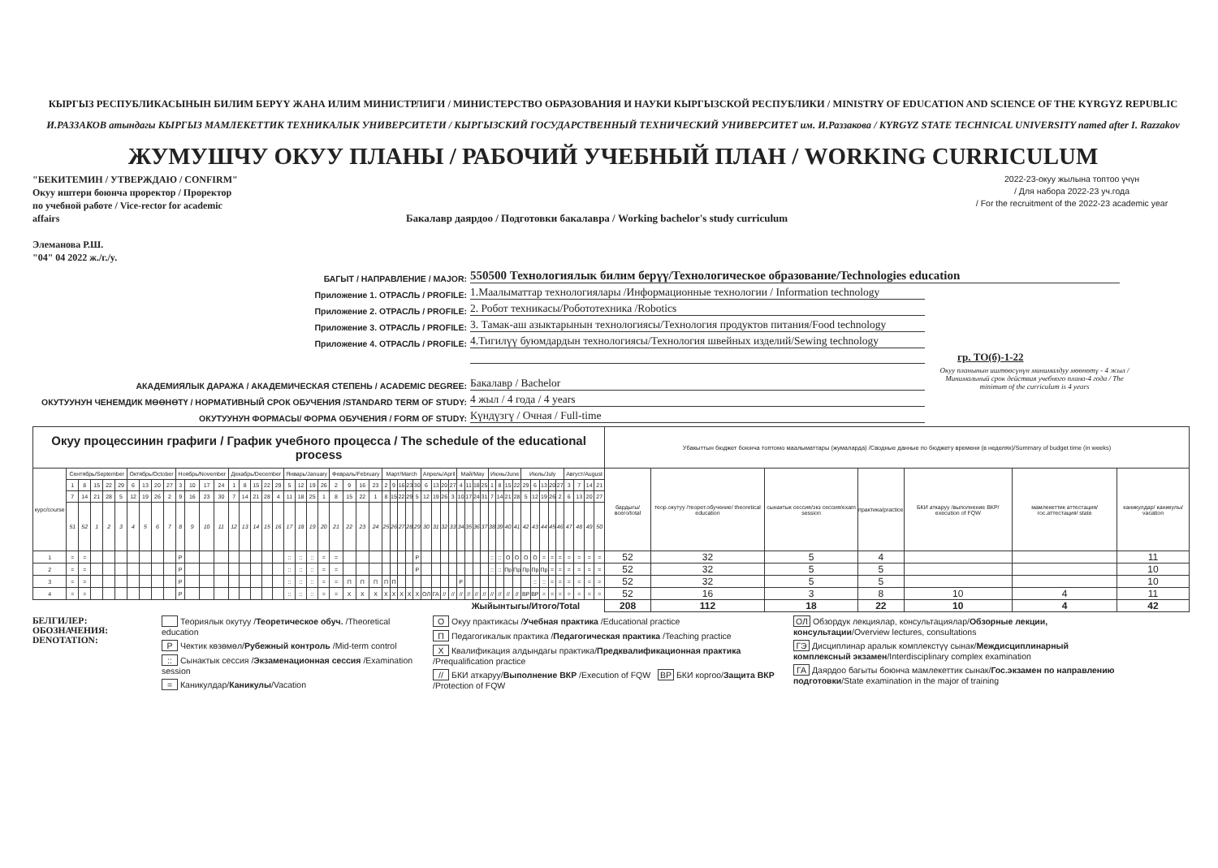КЫРГЫЗ РЕСПУБЛИКАСЫНЫН БИЛИМ БЕРҮҮ ЖАНА ИЛИМ МИНИСТРЛИГИ / МИНИСТЕРСТВО ОБРАЗОВАНИЯ И НАУКИ КЫРГЫЗСКОЙ РЕСПУБЛИКИ / MINISTRY OF EDUCATION AND SCIENCE OF THE KYRGYZ REPUBLIC
И.РАЗЗАКОВ атындагы КЫРГЫЗ МАМЛЕКЕТТИК ТЕХНИКАЛЫК УНИВЕРСИТЕТИ / КЫРГЫЗСКИЙ ГОСУДАРСТВЕННЫЙ ТЕХНИЧЕСКИЙ УНИВЕРСИТЕТ им. И.Раззакова / KYRGYZ STATE TECHNICAL UNIVERSITY named after I. Razzakov
ЖУМУШЧУ ОКУУ ПЛАНЫ / РАБОЧИЙ УЧЕБНЫЙ ПЛАН / WORKING CURRICULUM
"БЕКИТЕМИН / УТВЕРЖДАЮ / CONFIRM"
Окуу иштери боюнча проректор / Проректор по учебной работе / Vice-rector for academic affairs
Элеманова Р.Ш.
"04" 04 2022 ж./г./y.
Бакалавр даярдоо / Подготовки бакалавра / Working bachelor's study curriculum
2022-23-окуу жылына топтоо үчүн
/ Для набора 2022-23 уч.года
/ For the recruitment of the 2022-23 academic year
БАГЫТ / НАПРАВЛЕНИЕ / MAJOR: 550500 Технологиялык билим берүү/Технологическое образование/Technologies education
Приложение 1. ОТРАСЛЬ / PROFILE: 1.Маалыматтар технологиялары /Информационные технологии / Information technology
Приложение 2. ОТРАСЛЬ / PROFILE: 2. Робот техникасы/Робототехника /Robotics
Приложение 3. ОТРАСЛЬ / PROFILE: 3. Тамак-аш азыктарынын технологиясы/Технология продуктов питания/Food technology
Приложение 4. ОТРАСЛЬ / PROFILE: 4.Тигилүү буюмдардын технологиясы/Технология швейных изделий/Sewing technology
гр. ТО(б)-1-22
АКАДЕМИЯЛЫК ДАРАЖА / АКАДЕМИЧЕСКАЯ СТЕПЕНЬ / ACADEMIC DEGREE: Бакалавр / Bachelor Окуу планынын иштөөсүнүн минималдуу мөөнөтү - 4 жыл / Минимальный срок действия учебного плана-4 года / The minimum of the curriculum is 4 years
ОКУТУУНУН ЧЕНЕМДИК МӨӨНӨТҮ / НОРМАТИВНЫЙ СРОК ОБУЧЕНИЯ /STANDARD TERM OF STUDY: 4 жыл / 4 года / 4 years
ОКУТУУНУН ФОРМАСЫ/ ФОРМА ОБУЧЕНИЯ / FORM OF STUDY: Күндүзгү / Очная / Full-time
| Окуу процессинин графиги / График учебного процесса / The schedule of the educational process | | | | | | | | | | | | | | | | | | | | | | | | | | | | | | | | | | | | | | | | | | | | | | | | | | | | | Убакыттын бюджет боюнча топтомо маалыматтары (жумаларда) /Сводные данные по бюджету времени (в неделях)/Summary of budget time (in weeks) | | | | | | |
| курс/course | Сентябрь/September | | | | | Октябрь/October | | | | Ноябрь/November | | | | Декабрь/December | | | | | Январь/January | | | | Февраль/February | | | | Март/March | | | | | Апрель/April | | | | Май/May | | | | Июнь/June | | | | Июль/July | | | | | Август/August | | | | бардыгы/всего/total | теор.окутуу /теорет.обучение/ theoretical education | сынактык сессия/экз сессия/exam session | практика/practice | БКИ аткаруу /выполнение ВКР/ execution of FQW | мамлекеттик аттестация/ гос.аттестация/ state | каникулдар/ каникулы/ vacation |
| | 1 | 8 | 15 | 22 | 29 | 6 | 13 | 20 | 27 | 3 | 10 | 17 | 24 | 1 | 8 | 15 | 22 | 29 | 5 | 12 | 19 | 26 | 2 | 9 | 16 | 23 | 2 | 9 | 16 | 23 | 30 | 6 | 13 | 20 | 27 | 4 | 11 | 18 | 25 | 1 | 8 | 15 | 22 | 29 | 6 | 13 | 20 | 27 | 3 | 7 | 14 | 21 | | | | | | | |
| | 7 | 14 | 21 | 28 | 5 | 12 | 19 | 26 | 2 | 9 | 16 | 23 | 30 | 7 | 14 | 21 | 28 | 4 | 11 | 18 | 25 | 1 | 8 | 15 | 22 | 1 | 8 | 15 | 22 | 29 | 5 | 12 | 19 | 26 | 3 | 10 | 17 | 24 | 31 | 7 | 14 | 21 | 28 | 5 | 12 | 19 | 26 | 2 | 6 | 13 | 20 | 27 | | | | | | | |
| | 51 | 52 | 1 | 2 | 3 | 4 | 5 | 6 | 7 | 8 | 9 | 10 | 11 | 12 | 13 | 14 | 15 | 16 | 17 | 18 | 19 | 20 | 21 | 22 | 23 | 24 | 25 | 26 | 27 | 28 | 29 | 30 | 31 | 32 | 33 | 34 | 35 | 36 | 37 | 38 | 39 | 40 | 41 | 42 | 43 | 44 | 45 | 46 | 47 | 48 | 49 | 50 | | | | | | | |
| 1 | = | = | | | | | | | | Р | | | | | | | | | :: | :: | :: | = | = | | | | | | | | Р | | | | | | | | | :: | :: | О | О | О | О | = | = | = | = | = | = | = | 52 | 32 | 5 | 4 | | | 11 |
| 2 | = | = | | | | | | | | Р | | | | | | | | | :: | :: | :: | = | = | | | | | | | | Р | | | | | | | | | :: | :: | Пр | Пр | Пр | Пр | Пр | = | = | = | = | = | = | 52 | 32 | 5 | 5 | | | 10 |
| 3 | = | = | | | | | | | | Р | | | | | | | | | :: | :: | :: | = | = | П | П | П | П | П | | | | | | | | Р | | | | | | | | | :: | :: | = | = | = | = | = | = | 52 | 32 | 5 | 5 | | | 10 |
| 4 | = | = | | | | | | | | Р | | | | | | | | | :: | :: | :: | = | = | X | X | X | X | X | X | X | X | ОЛ | ГА | // | // | // | // | // | // | // | // | // | // | ВР | ВР | = | = | = | = | = | = | = | 52 | 16 | 3 | 8 | 10 | 4 | 11 |
| Жыйынтыгы/Итого/Total | | | | | | | | | | | | | | | | | | | | | | | | | | | | | | | | | | | | | | | | | | | | | | | | | | | | | 208 | 112 | 18 | 22 | 10 | 4 | 42 |
БЕЛГИЛЕР:
ОБОЗНАЧЕНИЯ:
DENOTATION:
Теориялык окутуу /Теоретическое обуч. /Theoretical education
Р Чектик көзөмөл/Рубежный контроль /Mid-term control
:: Сынактык сессия /Экзаменационная сессия /Examination session
= Каникулдар/Каникулы/Vacation
О Окуу практикасы /Учебная практика /Educational practice
П Педагогикалык практика /Педагогическая практика /Teaching practice
X Квалификация алдындагы практика/Предквалификационная практика /Prequalification practice
// БКИ аткаруу/Выполнение ВКР /Execution of FQW ВР БКИ коргоо/Защита ВКР /Protection of FQW
ОЛ Обзордук лекциялар, консультациялар/Обзорные лекции, консультации/Overview lectures, consultations
ГЭ Дисциплинар аралык комплекстүү сынак/Междисциплинарный комплексный экзамен/Interdisciplinary complex examination
ГА Даярдоо багыты боюнча мамлекеттик сынак/Гос.экзамен по направлению подготовки/State examination in the major of training